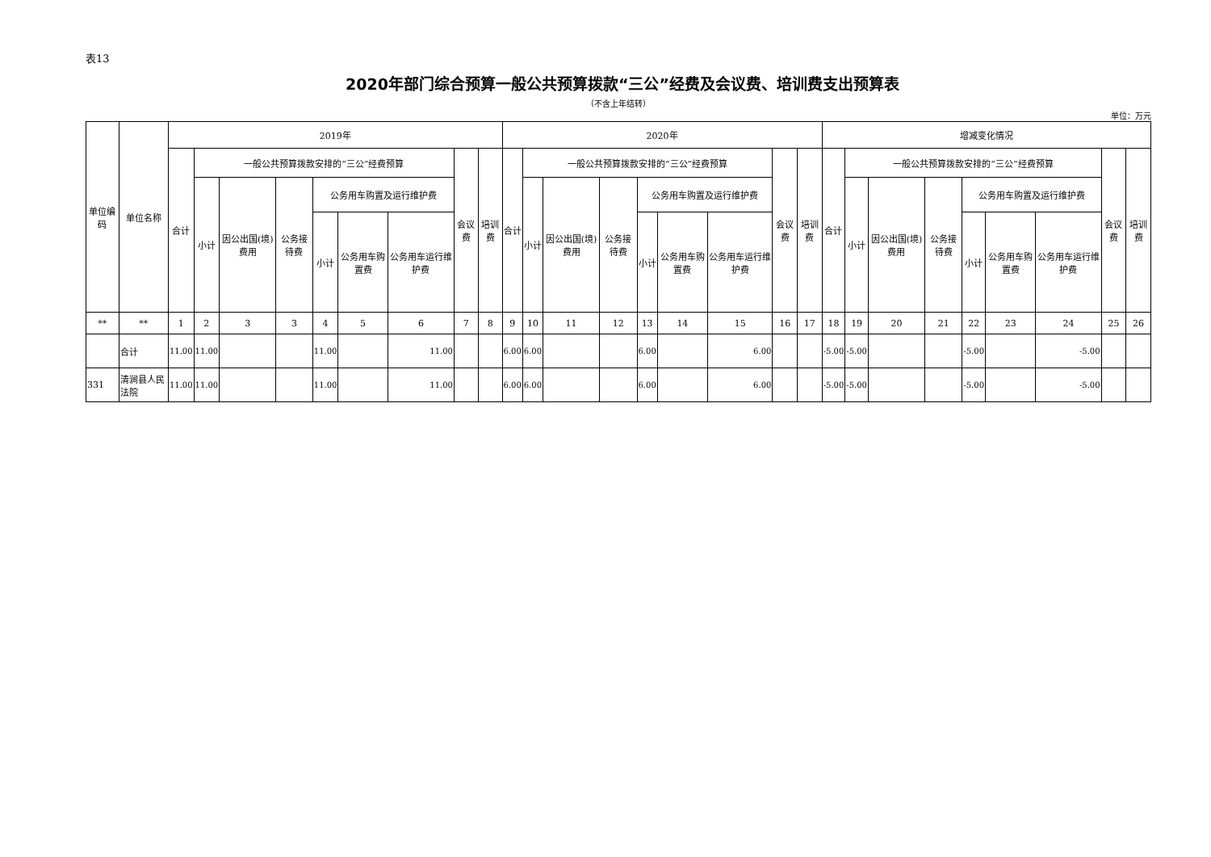表13
2020年部门综合预算一般公共预算拨款“三公”经费及会议费、培训费支出预算表
（不含上年结转）
单位：万元
| 单位编码 | 单位名称 | 2019年 | | | | | | | | | 2020年 | | | | | | | | | 增减变化情况 | | | | | | | | |
| --- | --- | --- | --- | --- | --- | --- | --- | --- | --- | --- | --- | --- | --- | --- | --- | --- | --- | --- | --- | --- | --- | --- | --- | --- | --- | --- | --- | --- |
| | | 合计 | 一般公共预算拨款安排的“三公”经费预算 | | | | | | 会议费 | 培训费 | 合计 | 一般公共预算拨款安排的“三公”经费预算 | | | | | | 会议费 | 培训费 | 合计 | 一般公共预算拨款安排的“三公”经费预算 | | | | | | 会议费 | 培训费 |
| | | | 小计 | 因公出国(境)费用 | 公务接待费 | 公务用车购置及运行维护费 | | | | | | 小计 | 因公出国(境)费用 | 公务接待费 | 公务用车购置及运行维护费 | | | | | | 小计 | 因公出国(境)费用 | 公务接待费 | 公务用车购置及运行维护费 | | | | |
| | | | | | | 小计 | 公务用车购置费 | 公务用车运行维护费 | | | | | | | 小计 | 公务用车购置费 | 公务用车运行维护费 | | | | | | | 小计 | 公务用车购置费 | 公务用车运行维护费 | | |
| ** | ** | 1 | 2 | 3 | 3 | 4 | 5 | 6 | 7 | 8 | 9 | 10 | 11 | 12 | 13 | 14 | 15 | 16 | 17 | 18 | 19 | 20 | 21 | 22 | 23 | 24 | 25 | 26 |
| | 合计 | 11.00 | 11.00 | | | 11.00 | | 11.00 | | | 6.00 | 6.00 | | | 6.00 | | 6.00 | | | -5.00 | -5.00 | | | -5.00 | | -5.00 | | |
| 331 | 清涧县人民法院 | 11.00 | 11.00 | | | 11.00 | | 11.00 | | | 6.00 | 6.00 | | | 6.00 | | 6.00 | | | -5.00 | -5.00 | | | -5.00 | | -5.00 | | |